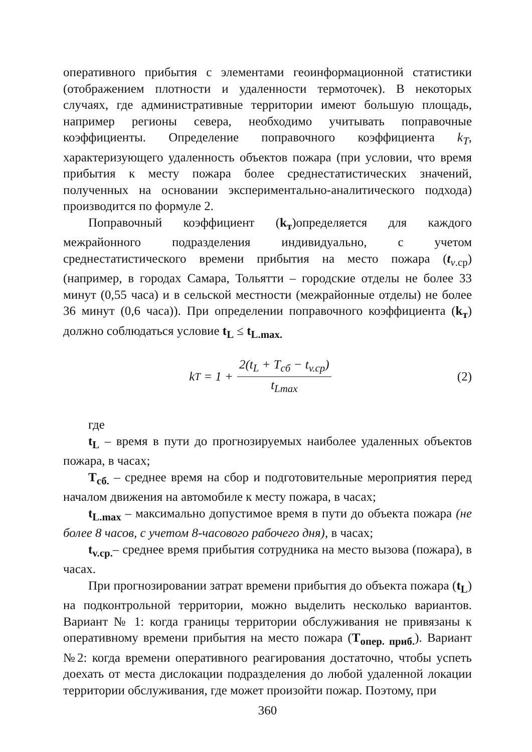оперативного прибытия с элементами геоинформационной статистики (отображением плотности и удаленности термоточек). В некоторых случаях, где административные территории имеют большую площадь, например регионы севера, необходимо учитывать поправочные коэффициенты. Определение поправочного коэффициента k<sub>T</sub>, характеризующего удаленность объектов пожара (при условии, что время прибытия к месту пожара более среднестатистических значений, полученных на основании экспериментально-аналитического подхода) производится по формуле 2.
Поправочный коэффициент (k<sub>т</sub>)определяется для каждого межрайонного подразделения индивидуально, с учетом среднестатистического времени прибытия на место пожара (t<sub>v.ср</sub>) (например, в городах Самара, Тольятти – городские отделы не более 33 минут (0,55 часа) и в сельской местности (межрайонные отделы) не более 36 минут (0,6 часа)). При определении поправочного коэффициента (k<sub>т</sub>) должно соблюдаться условие t<sub>L</sub> ≤ t<sub>L.max.</sub>
k<sub>T</sub> = 1 + 2(t<sub>L</sub> + T<sub>cб</sub> − t<sub>v.ср</sub>) t<sub>Lmax</sub>
(2)
где
t<sub>L</sub> – время в пути до прогнозируемых наиболее удаленных объектов пожара, в часах;
T<sub>сб.</sub> – среднее время на сбор и подготовительные мероприятия перед началом движения на автомобиле к месту пожара, в часах;
t<sub>L.max</sub> – максимально допустимое время в пути до объекта пожара (не более 8 часов, с учетом 8-часового рабочего дня), в часах;
t<sub>v.ср.</sub>– среднее время прибытия сотрудника на место вызова (пожара), в часах.
При прогнозировании затрат времени прибытия до объекта пожара (t<sub>L</sub>) на подконтрольной территории, можно выделить несколько вариантов. Вариант № 1: когда границы территории обслуживания не привязаны к оперативному времени прибытия на место пожара (T<sub>опер. приб.</sub>). Вариант №2: когда времени оперативного реагирования достаточно, чтобы успеть доехать от места дислокации подразделения до любой удаленной локации территории обслуживания, где может произойти пожар. Поэтому, при
360